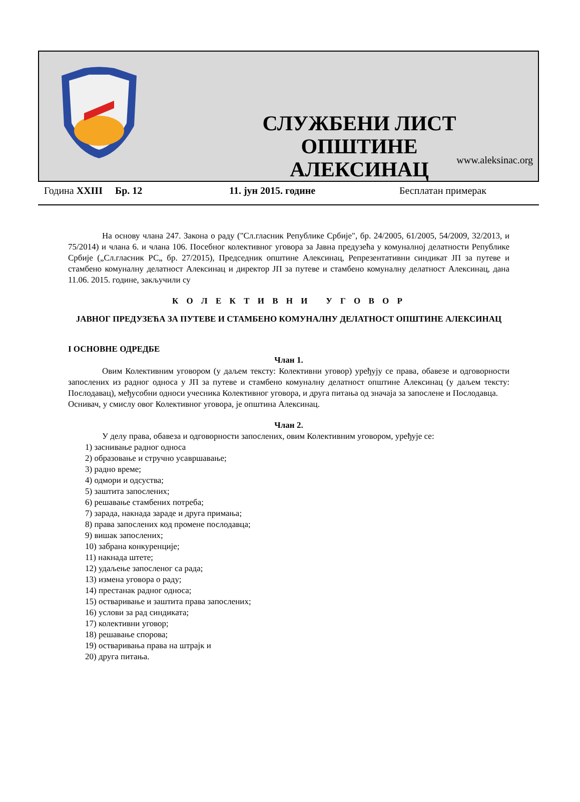СЛУЖБЕНИ ЛИСТ
ОПШТИНЕ АЛЕКСИНАЦ
www.aleksinac.org
Година XXIII Бр. 12 11. јун 2015. године Бесплатан примерак
На основу члана 247. Закона о раду ("Сл.гласник Републике Србије", бр. 24/2005, 61/2005, 54/2009, 32/2013, и 75/2014) и члана 6. и члана 106. Посебног колективног уговора за Јавна предузећа у комуналној делатности Републике Србије („Сл.гласник РС„ бр. 27/2015), Председник општине Алексинац, Репрезентативни синдикат ЈП за путеве и стамбено комуналну делатност Алексинац и директор ЈП за путеве и стамбено комуналну делатност Алексинац, дана 11.06. 2015. године, закључили су
К О Л Е К Т И В Н И У Г О В О Р
ЈАВНОГ ПРЕДУЗЕЋА ЗА ПУТЕВЕ И СТАМБЕНО КОМУНАЛНУ ДЕЛАТНОСТ ОПШТИНЕ АЛЕКСИНАЦ
I ОСНОВНЕ ОДРЕДБЕ
Члан 1.
Овим Колективним уговором (у даљем тексту: Колективни уговор) уређују се права, обавезе и одговорности запослених из радног односа у ЈП за путеве и стамбено комуналну делатност општине Алексинац (у даљем тексту: Послодавац), међусобни односи учесника Колективног уговора, и друга питања од значаја за запослене и Послодавца.
Оснивач, у смислу овог Колективног уговора, је општина Алексинац.
Члан 2.
У делу права, обавеза и одговорности запослених, овим Колективним уговором, уређује се:
1) заснивање радног односа
2) образовање и стручно усавршавање;
3) радно време;
4) одмори и одсуства;
5) заштита запослених;
6) решавање стамбених потреба;
7) зарада, накнада зараде и друга примања;
8) права запослених код промене послодавца;
9) вишак запослених;
10) забрана конкуренције;
11) накнада штете;
12) удаљење запосленог са рада;
13) измена уговора о раду;
14) престанак радног односа;
15) остваривање и заштита права запослених;
16) услови за рад синдиката;
17) колективни уговор;
18) решавање спорова;
19) остваривања права на штрајк и
20) друга питања.